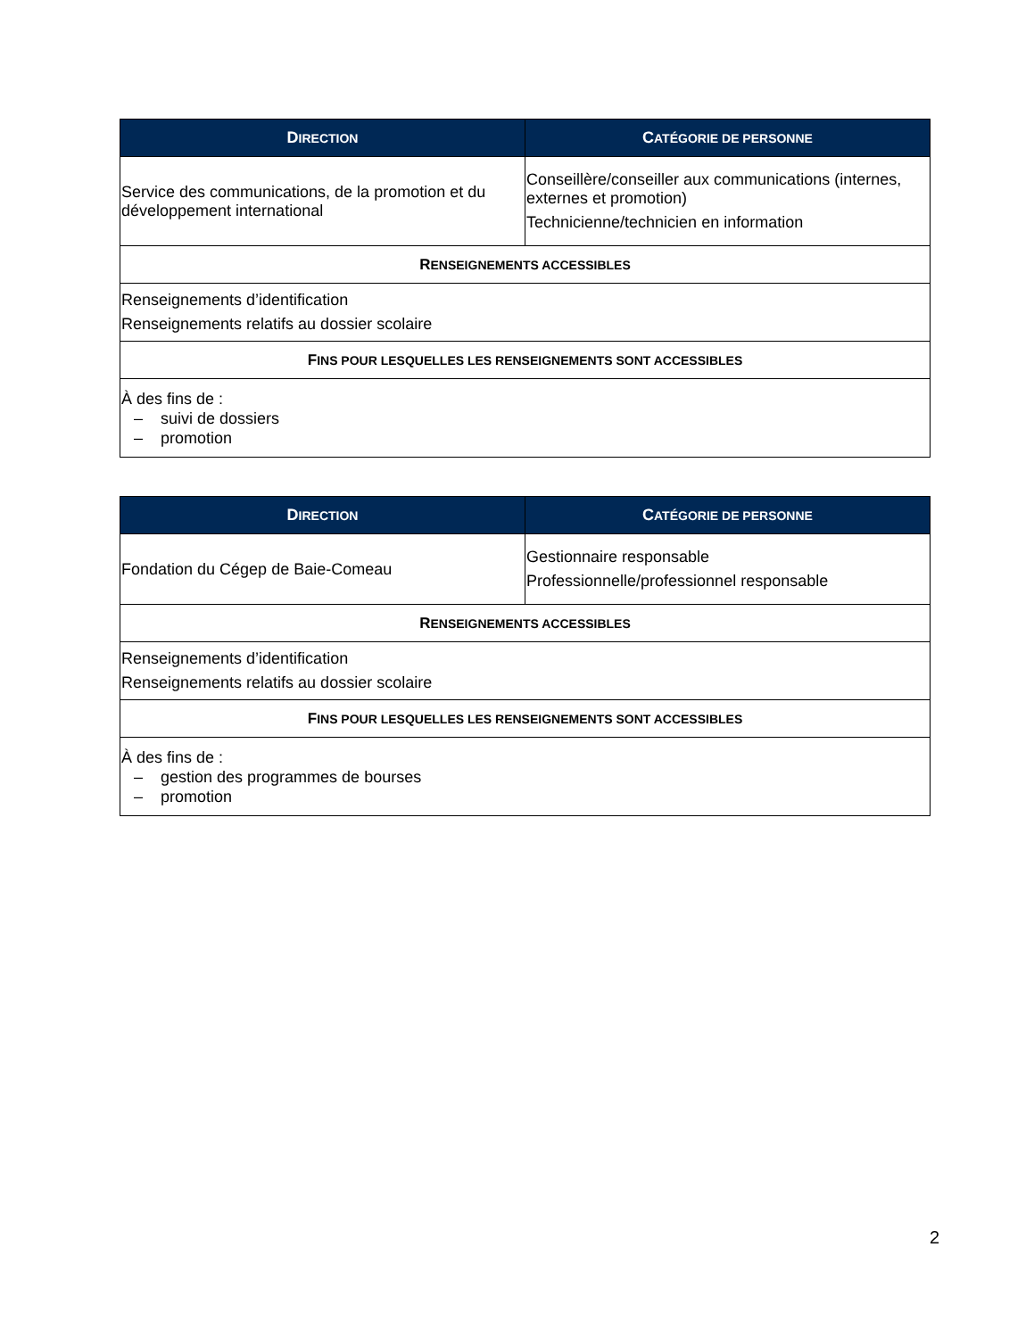| D IRECTION | C ATÉGORIE DE PERSONNE |
| --- | --- |
| Service des communications, de la promotion et du développement international | Conseillère/conseiller aux communications (internes, externes et promotion) Technicienne/technicien en information |
| R ENSEIGNEMENTS ACCESSIBLES | |
| Renseignements d’identification Renseignements relatifs au dossier scolaire | |
| F INS POUR LESQUELLES LES RENSEIGNEMENTS SONT ACCESSIBLES | |
| À des fins de : – suivi de dossiers – promotion | |
| D IRECTION | C ATÉGORIE DE PERSONNE |
| --- | --- |
| Fondation du Cégep de Baie-Comeau | Gestionnaire responsable Professionnelle/professionnel responsable |
| R ENSEIGNEMENTS ACCESSIBLES | |
| Renseignements d’identification Renseignements relatifs au dossier scolaire | |
| F INS POUR LESQUELLES LES RENSEIGNEMENTS SONT ACCESSIBLES | |
| À des fins de : – gestion des programmes de bourses – promotion | |
2